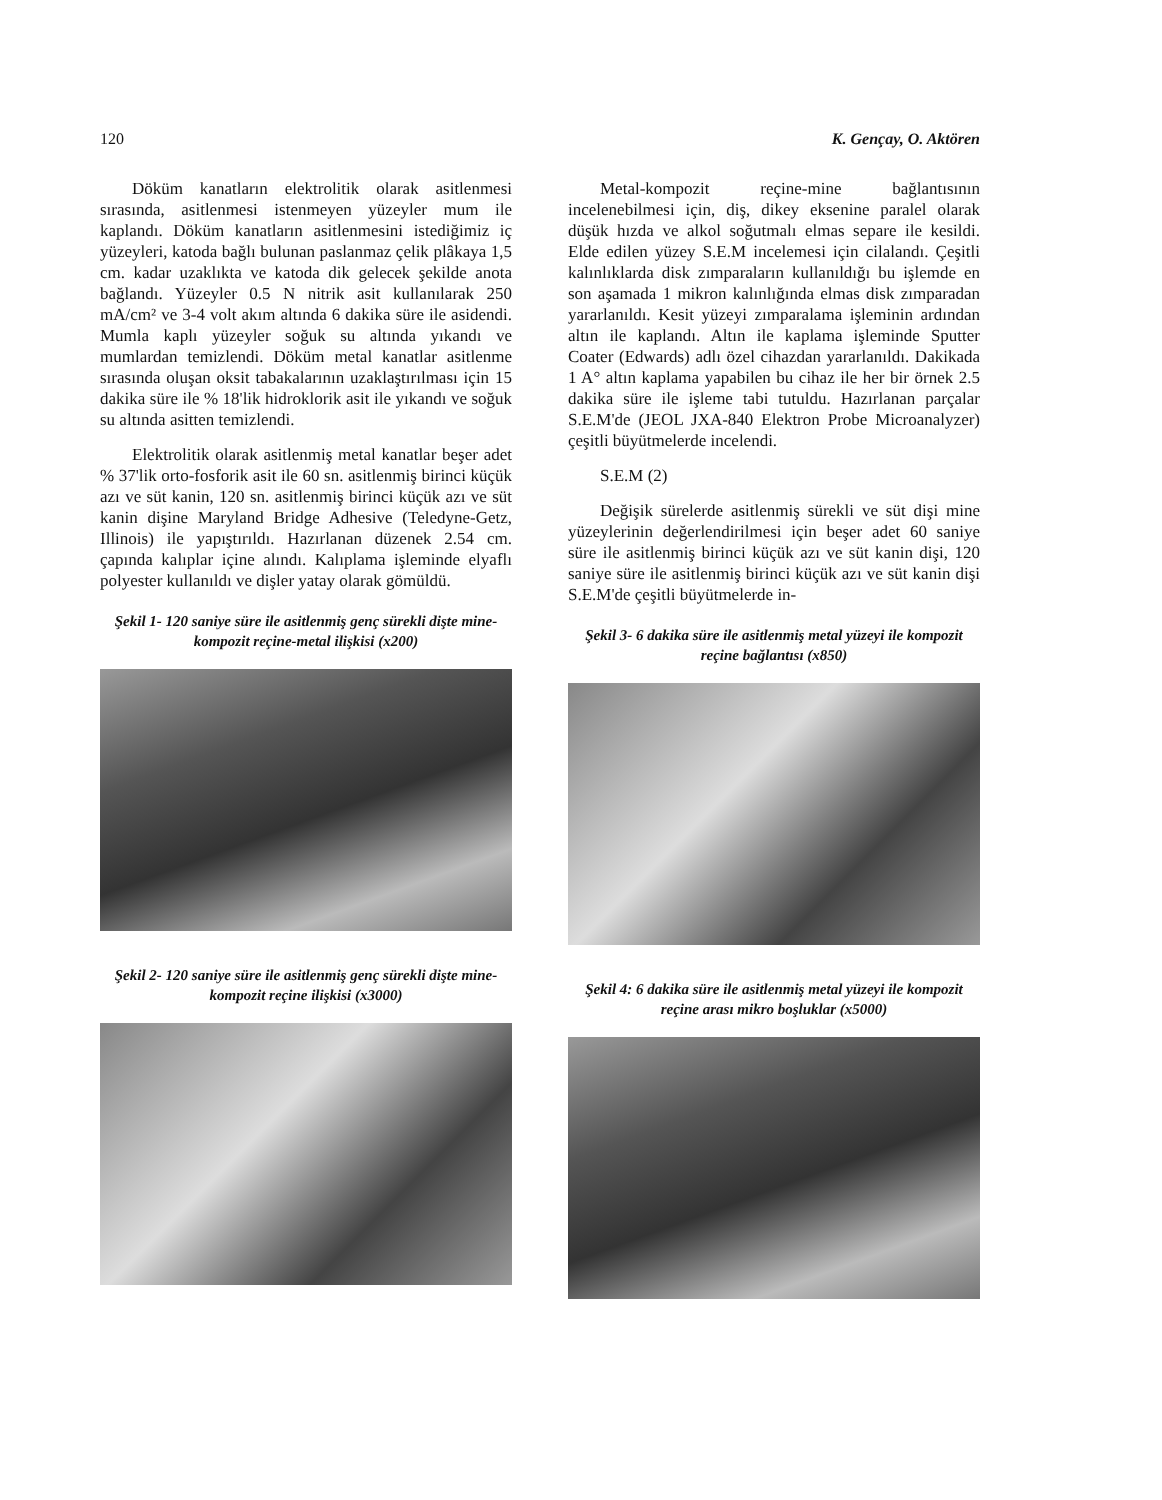120 K. Gençay, O. Aktören
Döküm kanatların elektrolitik olarak asitlenmesi sırasında, asitlenmesi istenmeyen yüzeyler mum ile kaplandı. Döküm kanatların asitlenmesini istediğimiz iç yüzeyleri, katoda bağlı bulunan paslanmaz çelik plâkaya 1,5 cm. kadar uzaklıkta ve katoda dik gelecek şekilde anota bağlandı. Yüzeyler 0.5 N nitrik asit kullanılarak 250 mA/cm² ve 3-4 volt akım altında 6 dakika süre ile asidendi. Mumla kaplı yüzeyler soğuk su altında yıkandı ve mumlardan temizlendi. Döküm metal kanatlar asitlenme sırasında oluşan oksit tabakalarının uzaklaştırılması için 15 dakika süre ile % 18'lik hidroklorik asit ile yıkandı ve soğuk su altında asitten temizlendi.
Elektrolitik olarak asitlenmiş metal kanatlar beşer adet % 37'lik orto-fosforik asit ile 60 sn. asitlenmiş birinci küçük azı ve süt kanin, 120 sn. asitlenmiş birinci küçük azı ve süt kanin dişine Maryland Bridge Adhesive (Teledyne-Getz, Illinois) ile yapıştırıldı. Hazırlanan düzenek 2.54 cm. çapında kalıplar içine alındı. Kalıplama işleminde elyaflı polyester kullanıldı ve dişler yatay olarak gömüldü.
Şekil 1- 120 saniye süre ile asitlenmiş genç sürekli dişte mine-kompozit reçine-metal ilişkisi (x200)
Şekil 2- 120 saniye süre ile asitlenmiş genç sürekli dişte mine-kompozit reçine ilişkisi (x3000)
Metal-kompozit reçine-mine bağlantısının incelenebilmesi için, diş, dikey eksenine paralel olarak düşük hızda ve alkol soğutmalı elmas separe ile kesildi. Elde edilen yüzey S.E.M incelemesi için cilalandı. Çeşitli kalınlıklarda disk zımparaların kullanıldığı bu işlemde en son aşamada 1 mikron kalınlığında elmas disk zımparadan yararlanıldı. Kesit yüzeyi zımparalama işleminin ardından altın ile kaplandı. Altın ile kaplama işleminde Sputter Coater (Edwards) adlı özel cihazdan yararlanıldı. Dakikada 1 A° altın kaplama yapabilen bu cihaz ile her bir örnek 2.5 dakika süre ile işleme tabi tutuldu. Hazırlanan parçalar S.E.M'de (JEOL JXA-840 Elektron Probe Microanalyzer) çeşitli büyütmelerde incelendi.
S.E.M (2)
Değişik sürelerde asitlenmiş sürekli ve süt dişi mine yüzeylerinin değerlendirilmesi için beşer adet 60 saniye süre ile asitlenmiş birinci küçük azı ve süt kanin dişi, 120 saniye süre ile asitlenmiş birinci küçük azı ve süt kanin dişi S.E.M'de çeşitli büyütmelerde in-
Şekil 3- 6 dakika süre ile asitlenmiş metal yüzeyi ile kompozit reçine bağlantısı (x850)
Şekil 4: 6 dakika süre ile asitlenmiş metal yüzeyi ile kompozit reçine arası mikro boşluklar (x5000)